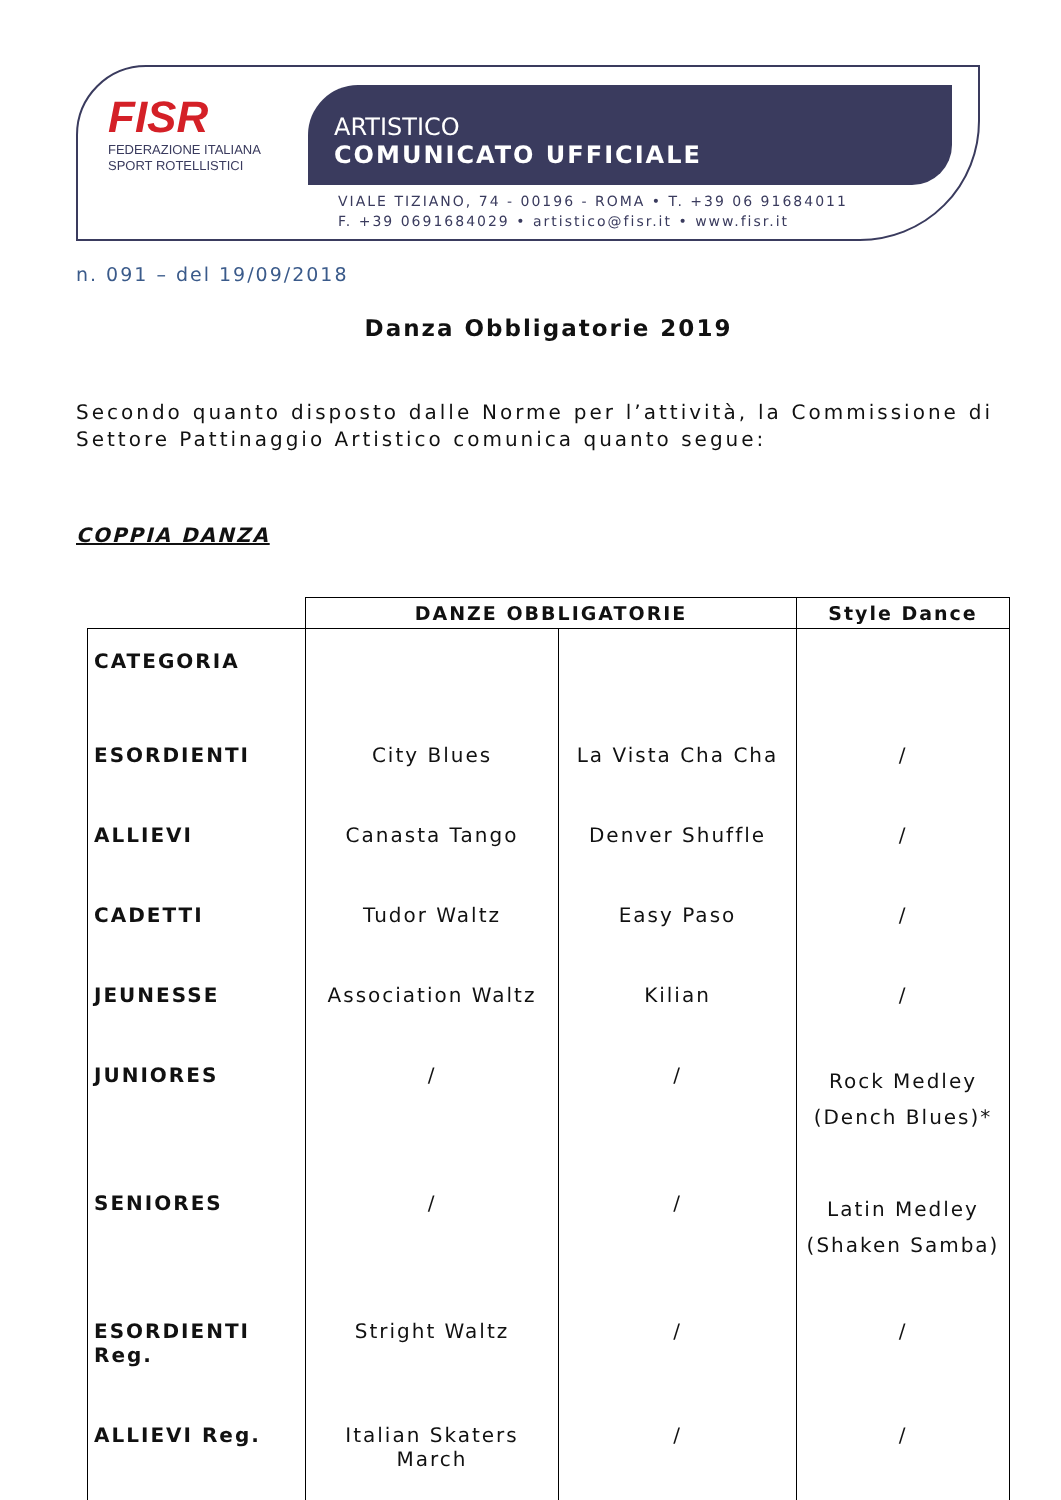FISR
FEDERAZIONE ITALIANA
SPORT ROTELLISTICI
ARTISTICO
COMUNICATO UFFICIALE
VIALE TIZIANO, 74 - 00196 - ROMA • T. +39 06 91684011
F. +39 0691684029 • artistico@fisr.it • www.fisr.it
n. 091 – del 19/09/2018
Danza Obbligatorie 2019
Secondo quanto disposto dalle Norme per l’attività, la Commissione di Settore Pattinaggio Artistico comunica quanto segue:
COPPIA DANZA
| | DANZE OBBLIGATORIE | | Style Dance |
| --- | --- | --- | --- |
| CATEGORIA | | | |
| ESORDIENTI | City Blues | La Vista Cha Cha | / |
| ALLIEVI | Canasta Tango | Denver Shuffle | / |
| CADETTI | Tudor Waltz | Easy Paso | / |
| JEUNESSE | Association Waltz | Kilian | / |
| JUNIORES | / | / | Rock Medley (Dench Blues)* |
| SENIORES | / | / | Latin Medley (Shaken Samba) |
| ESORDIENTI Reg. | Stright Waltz | / | / |
| ALLIEVI Reg. | Italian Skaters March | / | / |